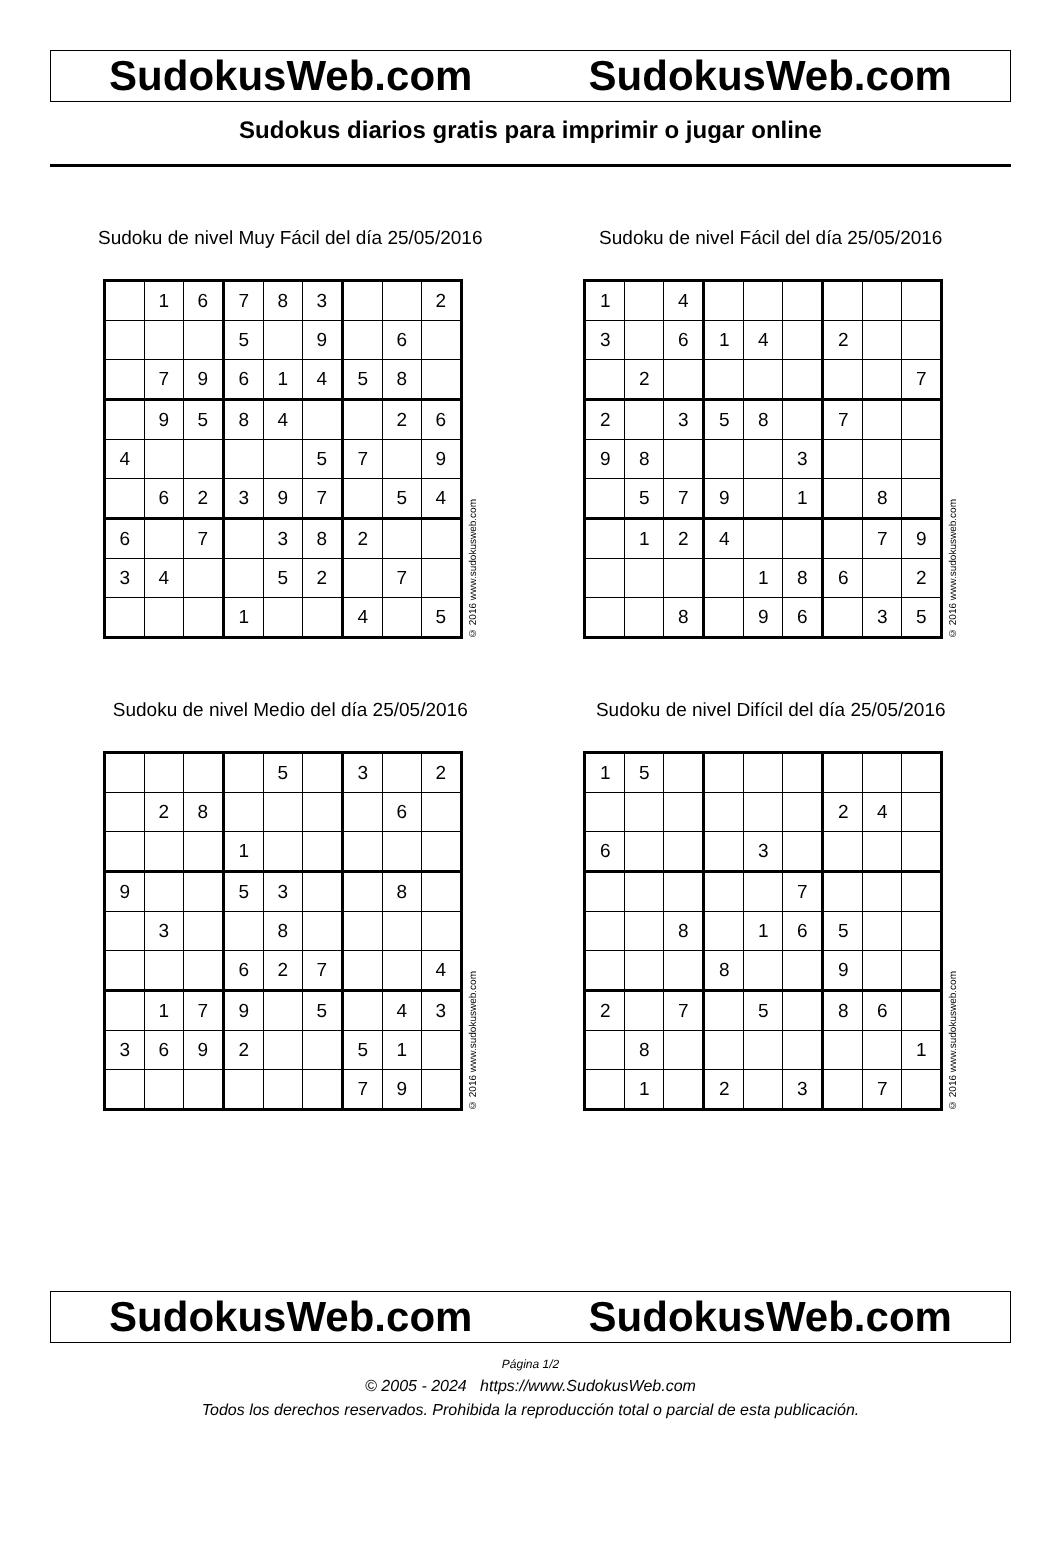SudokusWeb.com SudokusWeb.com
Sudokus diarios gratis para imprimir o jugar online
Sudoku de nivel Muy Fácil del día 25/05/2016
| | 1 | 6 | 7 | 8 | 3 | | | 2 |
| | | | 5 | | 9 | | 6 | |
| | 7 | 9 | 6 | 1 | 4 | 5 | 8 | |
| | 9 | 5 | 8 | 4 | | | 2 | 6 |
| 4 | | | | | 5 | 7 | | 9 |
| | 6 | 2 | 3 | 9 | 7 | | 5 | 4 |
| 6 | | 7 | | 3 | 8 | 2 | | |
| 3 | 4 | | | 5 | 2 | | 7 | |
| | | | 1 | | | 4 | | 5 |
© 2016 www.sudokusweb.com
Sudoku de nivel Fácil del día 25/05/2016
| 1 | | 4 | | | | | | |
| 3 | | 6 | 1 | 4 | | 2 | | |
| | 2 | | | | | | | 7 |
| 2 | | 3 | 5 | 8 | | 7 | | |
| 9 | 8 | | | | 3 | | | |
| | 5 | 7 | 9 | | 1 | | 8 | |
| | 1 | 2 | 4 | | | | 7 | 9 |
| | | | | 1 | 8 | 6 | | 2 |
| | | 8 | | 9 | 6 | | 3 | 5 |
© 2016 www.sudokusweb.com
Sudoku de nivel Medio del día 25/05/2016
| | | | | 5 | | 3 | | 2 |
| | 2 | 8 | | | | | 6 | |
| | | | 1 | | | | | |
| 9 | | | 5 | 3 | | | 8 | |
| | 3 | | | 8 | | | | |
| | | | 6 | 2 | 7 | | | 4 |
| | 1 | 7 | 9 | | 5 | | 4 | 3 |
| 3 | 6 | 9 | 2 | | | 5 | 1 | |
| | | | | | | 7 | 9 | |
© 2016 www.sudokusweb.com
Sudoku de nivel Difícil del día 25/05/2016
| 1 | 5 | | | | | | | |
| | | | | | | 2 | 4 | |
| 6 | | | | 3 | | | | |
| | | | | | 7 | | | |
| | | 8 | | 1 | 6 | 5 | | |
| | | | 8 | | | 9 | | |
| 2 | | 7 | | 5 | | 8 | 6 | |
| | 8 | | | | | | | 1 |
| | 1 | | 2 | | 3 | | 7 | |
© 2016 www.sudokusweb.com
SudokusWeb.com SudokusWeb.com
Página 1/2
© 2005 - 2024 https://www.SudokusWeb.com
Todos los derechos reservados. Prohibida la reproducción total o parcial de esta publicación.